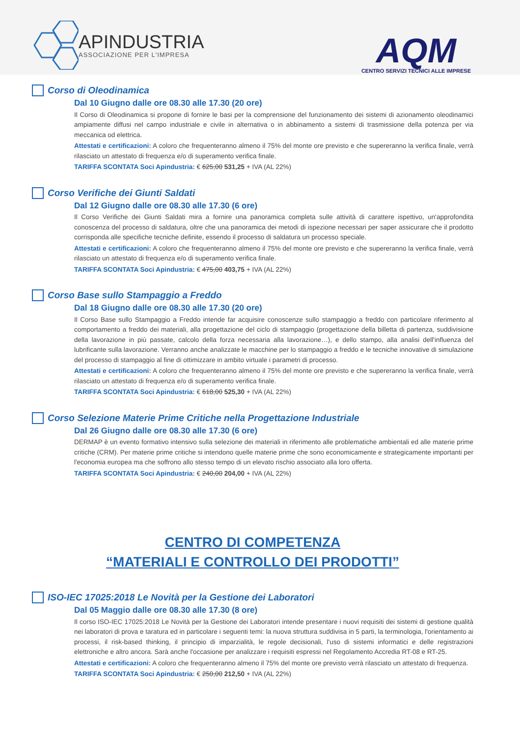APINDUSTRIA
ASSOCIAZIONE PER L'IMPRESA
AQM
CENTRO SERVIZI TECNICI ALLE IMPRESE
Corso di Oleodinamica
Dal 10 Giugno dalle ore 08.30 alle 17.30 (20 ore)
Il Corso di Oleodinamica si propone di fornire le basi per la comprensione del funzionamento dei sistemi di azionamento oleodinamici ampiamente diffusi nel campo industriale e civile in alternativa o in abbinamento a sistemi di trasmissione della potenza per via meccanica od elettrica.
Attestati e certificazioni: A coloro che frequenteranno almeno il 75% del monte ore previsto e che supereranno la verifica finale, verrà rilasciato un attestato di frequenza e/o di superamento verifica finale.
TARIFFA SCONTATA Soci Apindustria: € 625,00 531,25 + IVA (AL 22%)
Corso Verifiche dei Giunti Saldati
Dal 12 Giugno dalle ore 08.30 alle 17.30 (6 ore)
Il Corso Verifiche dei Giunti Saldati mira a fornire una panoramica completa sulle attività di carattere ispettivo, un'approfondita conoscenza del processo di saldatura, oltre che una panoramica dei metodi di ispezione necessari per saper assicurare che il prodotto corrisponda alle specifiche tecniche definite, essendo il processo di saldatura un processo speciale.
Attestati e certificazioni: A coloro che frequenteranno almeno il 75% del monte ore previsto e che supereranno la verifica finale, verrà rilasciato un attestato di frequenza e/o di superamento verifica finale.
TARIFFA SCONTATA Soci Apindustria: € 475,00 403,75 + IVA (AL 22%)
Corso Base sullo Stampaggio a Freddo
Dal 18 Giugno dalle ore 08.30 alle 17.30 (20 ore)
Il Corso Base sullo Stampaggio a Freddo intende far acquisire conoscenze sullo stampaggio a freddo con particolare riferimento al comportamento a freddo dei materiali, alla progettazione del ciclo di stampaggio (progettazione della billetta di partenza, suddivisione della lavorazione in più passate, calcolo della forza necessaria alla lavorazione…), e dello stampo, alla analisi dell'influenza del lubrificante sulla lavorazione. Verranno anche analizzate le macchine per lo stampaggio a freddo e le tecniche innovative di simulazione del processo di stampaggio al fine di ottimizzare in ambito virtuale i parametri di processo.
Attestati e certificazioni: A coloro che frequenteranno almeno il 75% del monte ore previsto e che supereranno la verifica finale, verrà rilasciato un attestato di frequenza e/o di superamento verifica finale.
TARIFFA SCONTATA Soci Apindustria: € 618,00 525,30 + IVA (AL 22%)
Corso Selezione Materie Prime Critiche nella Progettazione Industriale
Dal 26 Giugno dalle ore 08.30 alle 17.30 (6 ore)
DERMAP è un evento formativo intensivo sulla selezione dei materiali in riferimento alle problematiche ambientali ed alle materie prime critiche (CRM). Per materie prime critiche si intendono quelle materie prime che sono economicamente e strategicamente importanti per l'economia europea ma che soffrono allo stesso tempo di un elevato rischio associato alla loro offerta.
TARIFFA SCONTATA Soci Apindustria: € 240,00 204,00 + IVA (AL 22%)
CENTRO DI COMPETENZA
“MATERIALI E CONTROLLO DEI PRODOTTI”
ISO-IEC 17025:2018 Le Novità per la Gestione dei Laboratori
Dal 05 Maggio dalle ore 08.30 alle 17.30 (8 ore)
Il corso ISO-IEC 17025:2018 Le Novità per la Gestione dei Laboratori intende presentare i nuovi requisiti dei sistemi di gestione qualità nei laboratori di prova e taratura ed in particolare i seguenti temi: la nuova struttura suddivisa in 5 parti, la terminologia, l'orientamento ai processi, il risk-based thinking, il principio di imparzialità, le regole decisionali, l'uso di sistemi informatici e delle registrazioni elettroniche e altro ancora. Sarà anche l'occasione per analizzare i requisiti espressi nel Regolamento Accredia RT-08 e RT-25.
Attestati e certificazioni: A coloro che frequenteranno almeno il 75% del monte ore previsto verrà rilasciato un attestato di frequenza.
TARIFFA SCONTATA Soci Apindustria: € 250,00 212,50 + IVA (AL 22%)